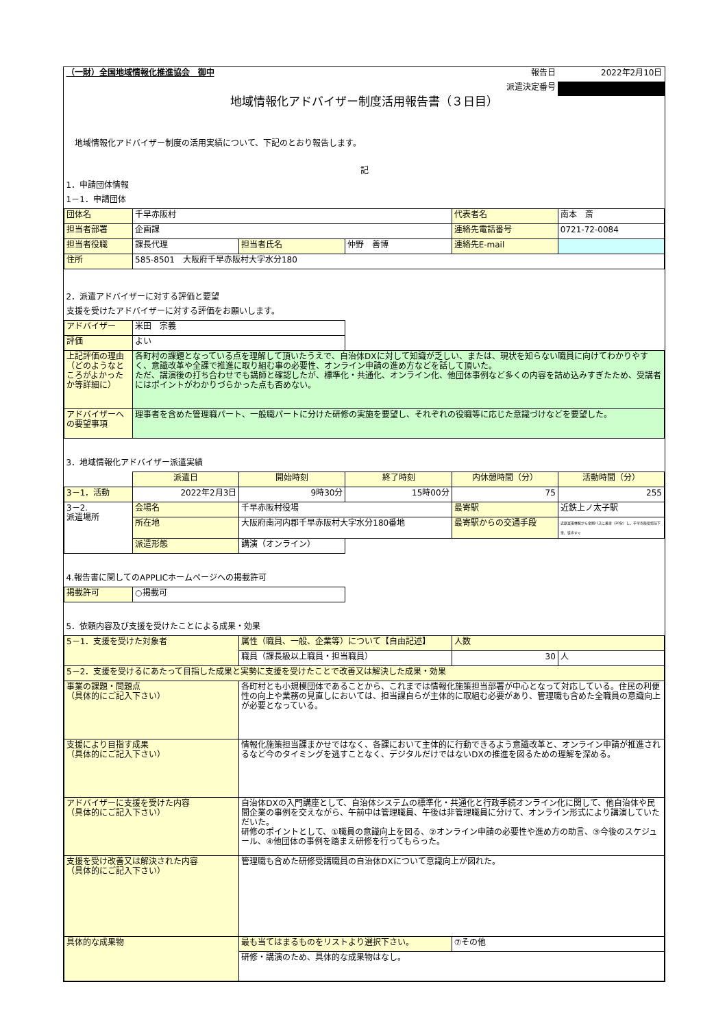| （一財）全国地域情報化推進協会 御中 | | | | 報告日 | 2022年2月10日 |
| | | | | 派遣決定番号 | |
| 地域情報化アドバイザー制度活用報告書（３日目） | | | | | |
| 地域情報化アドバイザー制度の活用実績について、下記のとおり報告します。 | | | | | |
| 記 | | | | | |
| 1．申請団体情報 | | | | | |
| 1－1．申請団体 | | | | | |
| 団体名 | 千早赤阪村 | | | 代表者名 | 南本 斎 |
| 担当者部署 | 企画課 | | | 連絡先電話番号 | 0721-72-0084 |
| 担当者役職 | 課長代理 | 担当者氏名 | 仲野 善博 | 連絡先E-mail | |
| 住所 | 585-8501 大阪府千早赤阪村大字水分180 | | | | |
| 2．派遣アドバイザーに対する評価と要望 | | | | | |
| 支援を受けたアドバイザーに対する評価をお願いします。 | | | | | |
| アドバイザー | 米田 宗義 | | | | |
| 評価 | よい | | | | |
| 上記評価の理由（どのようなところがよかったか等詳細に） | 各町村の課題となっている点を理解して頂いたうえで、自治体DXに対して知識が乏しい、または、現状を知らない職員に向けてわかりやすく、意識改革や全課で推進に取り組む事の必要性、オンライン申請の進め方などを話して頂いた。 ただ、講演後の打ち合わせでも講師と確認したが、標準化・共通化、オンライン化、他団体事例など多くの内容を詰め込みすぎたため、受講者にはポイントがわかりづらかった点も否めない。 | | | | |
| アドバイザーへの要望事項 | 理事者を含めた管理職パート、一般職パートに分けた研修の実施を要望し、それぞれの役職等に応じた意識づけなどを要望した。 | | | | |
| 3．地域情報化アドバイザー派遣実績 | | | | | |
| | 派遣日 | 開始時刻 | 終了時刻 | 内休憩時間（分） | 活動時間（分） |
| 3－1．活動 | 2022年2月3日 | 9時30分 | 15時00分 | 75 | 255 |
| 3－2. 派遣場所 | 会場名 | 千早赤阪村役場 | | 最寄駅 | 近鉄上ノ太子駅 |
| | 所在地 | 大阪府南河内郡千早赤阪村大字水分180番地 | | 最寄駅からの交通手段 | 近鉄富田林駅から金剛バスに乗車（20分）し、千早赤阪役場前下車、徒歩すぐ |
| | 派遣形態 | 講演（オンライン） | | | |
| 4.報告書に関してのAPPLICホームページへの掲載許可 | | | | | |
| 掲載許可 | ○掲載可 | | | | |
| 5．依頼内容及び支援を受けたことによる成果・効果 | | | | | |
| 5－1．支援を受けた対象者 | | 属性（職員、一般、企業等）について【自由記述】 | | 人数 | |
| | | 職員（課長級以上職員・担当職員） | | 30 | 人 |
| 5－2．支援を受けるにあたって目指した成果と実勢に支援を受けたことで改善又は解決した成果・効果 | | | | | |
| 事業の課題・問題点 （具体的にご記入下さい） | | 各町村とも小規模団体であることから、これまでは情報化施策担当部署が中心となって対応している。住民の利便性の向上や業務の見直しにおいては、担当課自らが主体的に取組む必要があり、管理職も含めた全職員の意識向上が必要となっている。 | | | |
| 支援により目指す成果 （具体的にご記入下さい） | | 情報化施策担当課まかせではなく、各課において主体的に行動できるよう意識改革と、オンライン申請が推進されるなど今のタイミングを逃すことなく、デジタルだけではないDXの推進を図るための理解を深める。 | | | |
| アドバイザーに支援を受けた内容 （具体的にご記入下さい） | | 自治体DXの入門講座として、自治体システムの標準化・共通化と行政手続オンライン化に関して、他自治体や民間企業の事例を交えながら、午前中は管理職員、午後は非管理職員に分けて、オンライン形式により講演していただいた。 研修のポイントとして、①職員の意識向上を図る、②オンライン申請の必要性や進め方の助言、③今後のスケジュール、④他団体の事例を踏まえ研修を行ってもらった。 | | | |
| 支援を受け改善又は解決された内容 （具体的にご記入下さい） | | 管理職も含めた研修受講職員の自治体DXについて意識向上が図れた。 | | | |
| 具体的な成果物 | | 最も当てはまるものをリストより選択下さい。 | | ⑦その他 | |
| | | 研修・講演のため、具体的な成果物はなし。 | | | |